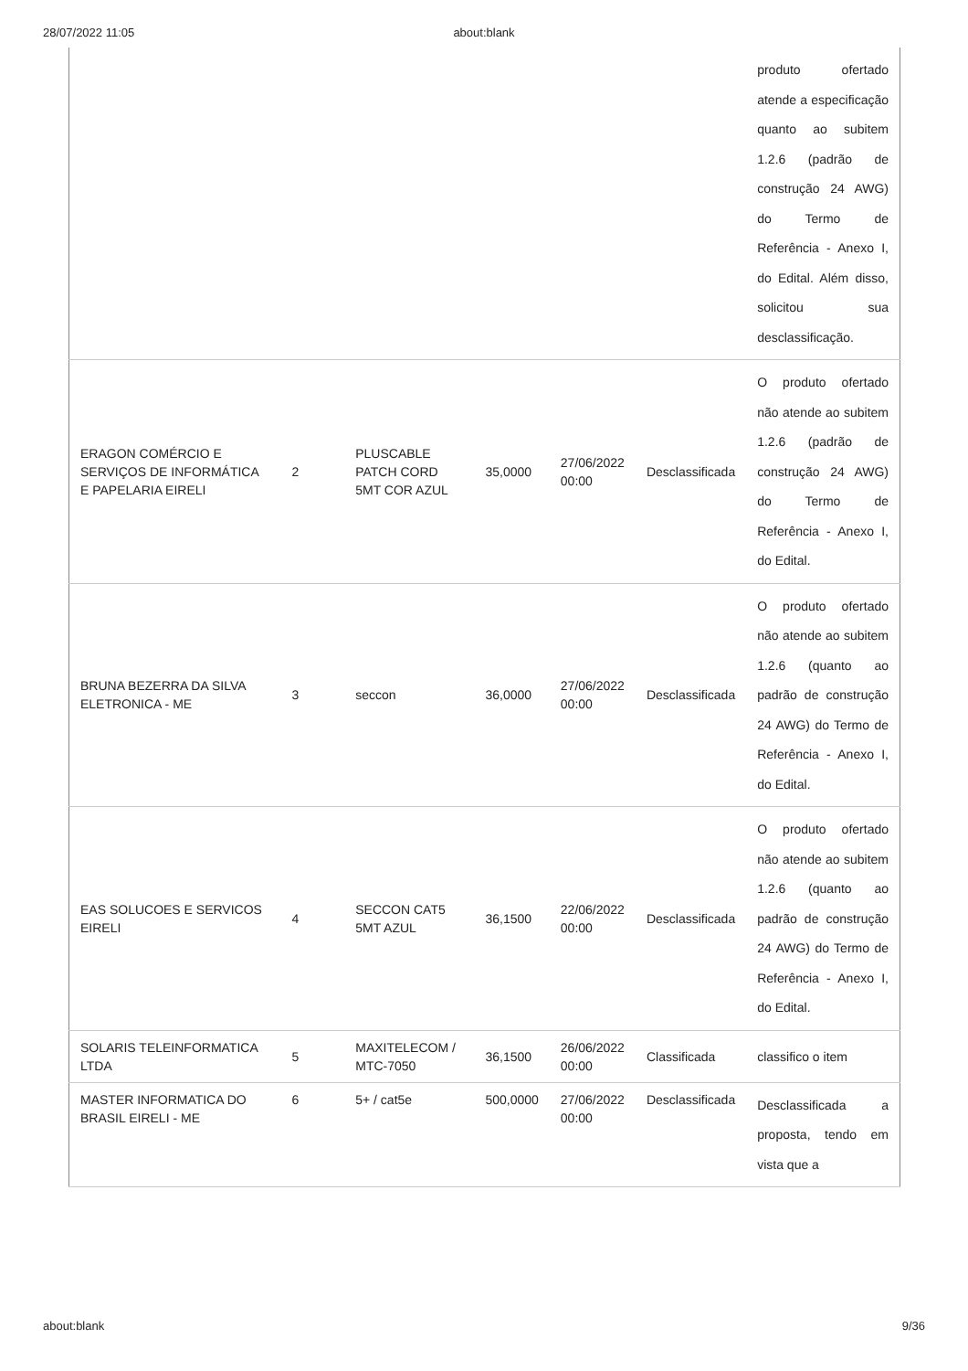28/07/2022 11:05 about:blank
| | | | | | | produto ofertado atende a especificação quanto ao subitem 1.2.6 (padrão de construção 24 AWG) do Termo de Referência - Anexo I, do Edital. Além disso, solicitou sua desclassificação. |
| ERAGON COMÉRCIO E SERVIÇOS DE INFORMÁTICA E PAPELARIA EIRELI | 2 | PLUSCABLE PATCH CORD 5MT COR AZUL | 35,0000 | 27/06/2022 00:00 | Desclassificada | O produto ofertado não atende ao subitem 1.2.6 (padrão de construção 24 AWG) do Termo de Referência - Anexo I, do Edital. |
| BRUNA BEZERRA DA SILVA ELETRONICA - ME | 3 | seccon | 36,0000 | 27/06/2022 00:00 | Desclassificada | O produto ofertado não atende ao subitem 1.2.6 (quanto ao padrão de construção 24 AWG) do Termo de Referência - Anexo I, do Edital. |
| EAS SOLUCOES E SERVICOS EIRELI | 4 | SECCON CAT5 5MT AZUL | 36,1500 | 22/06/2022 00:00 | Desclassificada | O produto ofertado não atende ao subitem 1.2.6 (quanto ao padrão de construção 24 AWG) do Termo de Referência - Anexo I, do Edital. |
| SOLARIS TELEINFORMATICA LTDA | 5 | MAXITELECOM / MTC-7050 | 36,1500 | 26/06/2022 00:00 | Classificada | classifico o item |
| MASTER INFORMATICA DO BRASIL EIRELI - ME | 6 | 5+ / cat5e | 500,0000 | 27/06/2022 00:00 | Desclassificada | Desclassificada a proposta, tendo em vista que a |
about:blank 9/36